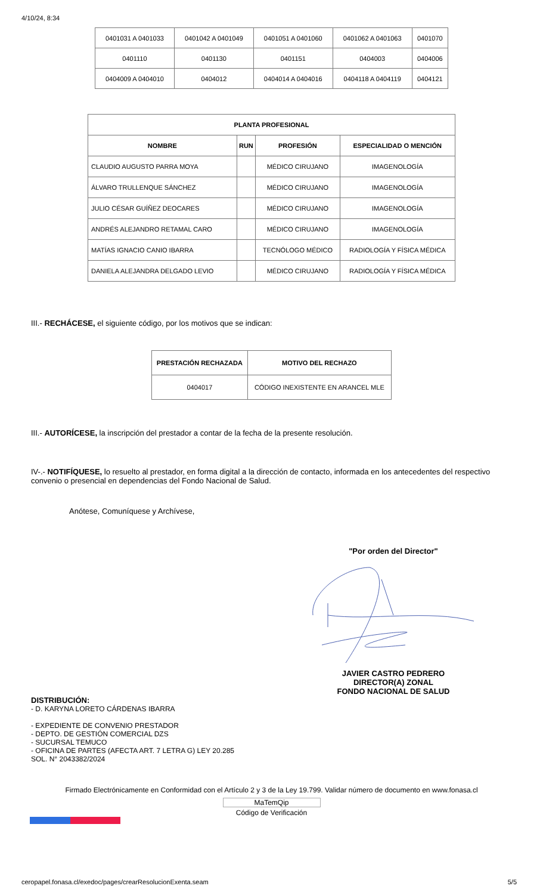4/10/24, 8:34
| 0401031 A 0401033 | 0401042 A 0401049 | 0401051 A 0401060 | 0401062 A 0401063 | 0401070 |
| 0401110 | 0401130 | 0401151 | 0404003 | 0404006 |
| 0404009 A 0404010 | 0404012 | 0404014 A 0404016 | 0404118 A 0404119 | 0404121 |
| PLANTA PROFESIONAL | | | |
| --- | --- | --- | --- |
| NOMBRE | RUN | PROFESIÓN | ESPECIALIDAD O MENCIÓN |
| CLAUDIO AUGUSTO PARRA MOYA | | MÉDICO CIRUJANO | IMAGENOLOGÍA |
| ÁLVARO TRULLENQUE SÁNCHEZ | | MÉDICO CIRUJANO | IMAGENOLOGÍA |
| JULIO CÉSAR GUÍÑEZ DEOCARES | | MÉDICO CIRUJANO | IMAGENOLOGÍA |
| ANDRÉS ALEJANDRO RETAMAL CARO | | MÉDICO CIRUJANO | IMAGENOLOGÍA |
| MATÍAS IGNACIO CANIO IBARRA | | TECNÓLOGO MÉDICO | RADIOLOGÍA Y FÍSICA MÉDICA |
| DANIELA ALEJANDRA DELGADO LEVIO | | MÉDICO CIRUJANO | RADIOLOGÍA Y FÍSICA MÉDICA |
III.- RECHÁCESE, el siguiente código, por los motivos que se indican:
| PRESTACIÓN RECHAZADA | MOTIVO DEL RECHAZO |
| --- | --- |
| 0404017 | CÓDIGO INEXISTENTE EN ARANCEL MLE |
III.- AUTORÍCESE, la inscripción del prestador a contar de la fecha de la presente resolución.
IV-.- NOTIFÍQUESE, lo resuelto al prestador, en forma digital a la dirección de contacto, informada en los antecedentes del respectivo convenio o presencial en dependencias del Fondo Nacional de Salud.
Anótese, Comuníquese y Archívese,
"Por orden del Director"
JAVIER CASTRO PEDRERO
DIRECTOR(A) ZONAL
FONDO NACIONAL DE SALUD
DISTRIBUCIÓN:
- D. KARYNA LORETO CÁRDENAS IBARRA
- EXPEDIENTE DE CONVENIO PRESTADOR
- DEPTO. DE GESTIÓN COMERCIAL DZS
- SUCURSAL TEMUCO
- OFICINA DE PARTES (AFECTA ART. 7 LETRA G) LEY 20.285
SOL. N° 2043382/2024
Firmado Electrónicamente en Conformidad con el Artículo 2 y 3 de la Ley 19.799. Validar número de documento en www.fonasa.cl
MaTemQip
Código de Verificación
ceropapel.fonasa.cl/exedoc/pages/crearResolucionExenta.seam 5/5